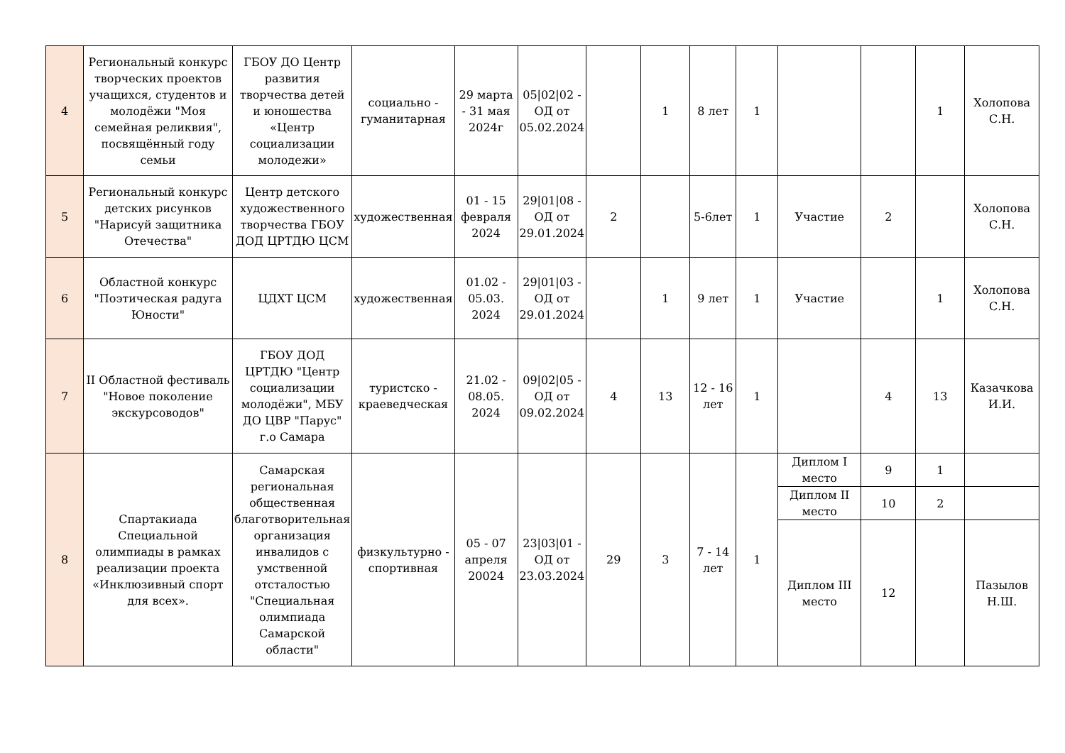| 4 | Региональный конкурс творческих проектов учащихся, студентов и молодёжи "Моя семейная реликвия", посвящённый году семьи | ГБОУ ДО Центр развития творчества детей и юношества «Центр социализации молодежи» | социально - гуманитарная | 29 марта - 31 мая 2024г | 05/02/02 - ОД от 05.02.2024 | | 1 | 8 лет | 1 | | | 1 | Холопова С.Н. |
| 5 | Региональный конкурс детских рисунков "Нарисуй защитника Отечества" | Центр детского художественного творчества ГБОУ ДОД ЦРТДЮ ЦСМ | художественная | 01 - 15 февраля 2024 | 29/01/08 - ОД от 29.01.2024 | 2 | | 5-6лет | 1 | Участие | 2 | | Холопова С.Н. |
| 6 | Областной конкурс "Поэтическая радуга Юности" | ЦДХТ ЦСМ | художественная | 01.02 - 05.03. 2024 | 29/01/03 - ОД от 29.01.2024 | | 1 | 9 лет | 1 | Участие | | 1 | Холопова С.Н. |
| 7 | II Областной фестиваль "Новое поколение экскурсоводов" | ГБОУ ДОД ЦРТДЮ "Центр социализации молодёжи", МБУ ДО ЦВР "Парус" г.о Самара | туристско - краеведческая | 21.02 - 08.05. 2024 | 09/02/05 - ОД от 09.02.2024 | 4 | 13 | 12 - 16 лет | 1 | | 4 | 13 | Казачкова И.И. |
| 8 | Спартакиада Специальной олимпиады в рамках реализации проекта «Инклюзивный спорт для всех». | Самарская региональная общественная благотворительная организация инвалидов с умственной отсталостью "Специальная олимпиада Самарской области" | физкультурно - спортивная | 05 - 07 апреля 20024 | 23/03/01 - ОД от 23.03.2024 | 29 | 3 | 7 - 14 лет | 1 | Диплом I место | 9 | 1 | |
| | | | | | | | | | | Диплом II место | 10 | 2 | |
| | | | | | | | | | | Диплом III место | 12 | | Пазылов Н.Ш. |